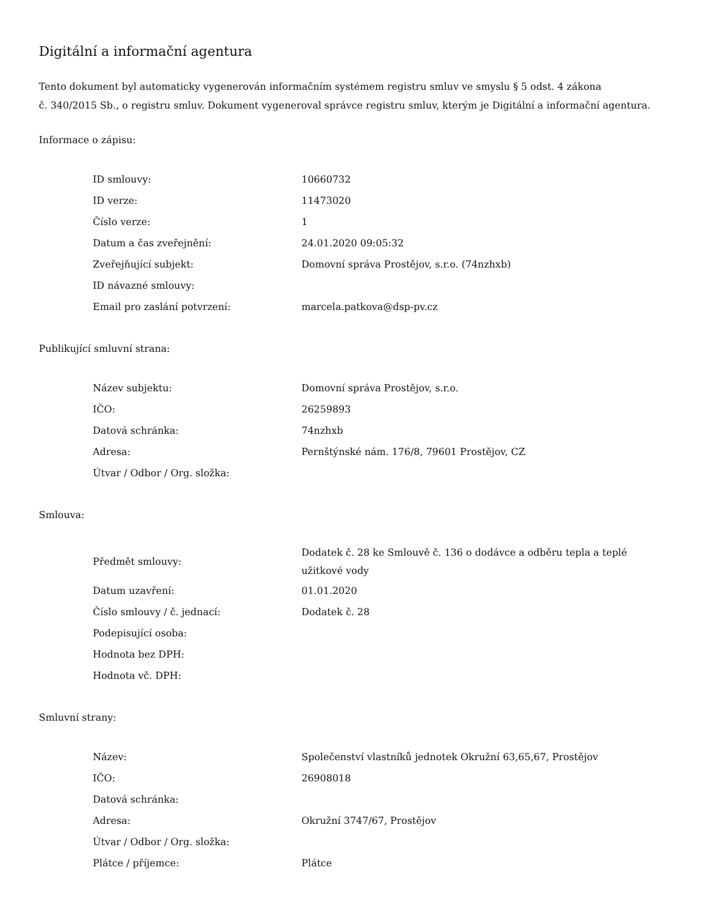Digitální a informační agentura
Tento dokument byl automaticky vygenerován informačním systémem registru smluv ve smyslu § 5 odst. 4 zákona
č. 340/2015 Sb., o registru smluv. Dokument vygeneroval správce registru smluv, kterým je Digitální a informační agentura.
Informace o zápisu:
| ID smlouvy: | 10660732 |
| ID verze: | 11473020 |
| Číslo verze: | 1 |
| Datum a čas zveřejnění: | 24.01.2020 09:05:32 |
| Zveřejňující subjekt: | Domovní správa Prostějov, s.r.o. (74nzhxb) |
| ID návazné smlouvy: | |
| Email pro zaslání potvrzení: | marcela.patkova@dsp-pv.cz |
Publikující smluvní strana:
| Název subjektu: | Domovní správa Prostějov, s.r.o. |
| IČO: | 26259893 |
| Datová schránka: | 74nzhxb |
| Adresa: | Pernštýnské nám. 176/8, 79601 Prostějov, CZ |
| Útvar / Odbor / Org. složka: | |
Smlouva:
| Předmět smlouvy: | Dodatek č. 28 ke Smlouvě č. 136 o dodávce a odběru tepla a teplé užitkové vody |
| Datum uzavření: | 01.01.2020 |
| Číslo smlouvy / č. jednací: | Dodatek č. 28 |
| Podepisující osoba: | |
| Hodnota bez DPH: | |
| Hodnota vč. DPH: | |
Smluvní strany:
| Název: | Společenství vlastníků jednotek Okružní 63,65,67, Prostějov |
| IČO: | 26908018 |
| Datová schránka: | |
| Adresa: | Okružní 3747/67, Prostějov |
| Útvar / Odbor / Org. složka: | |
| Plátce / příjemce: | Plátce |